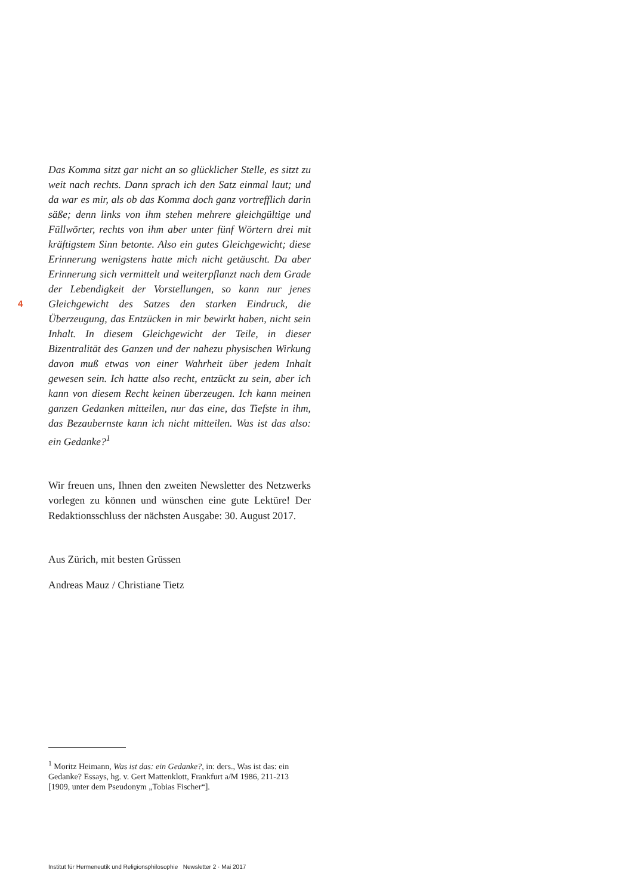4
Das Komma sitzt gar nicht an so glücklicher Stelle, es sitzt zu weit nach rechts. Dann sprach ich den Satz einmal laut; und da war es mir, als ob das Komma doch ganz vortrefflich darin säße; denn links von ihm stehen mehrere gleichgültige und Füllwörter, rechts von ihm aber unter fünf Wörtern drei mit kräftigstem Sinn betonte. Also ein gutes Gleichgewicht; diese Erinnerung wenigstens hatte mich nicht getäuscht. Da aber Erinnerung sich vermittelt und weiterpflanzt nach dem Grade der Lebendigkeit der Vorstellungen, so kann nur jenes Gleichgewicht des Satzes den starken Eindruck, die Überzeugung, das Entzücken in mir bewirkt haben, nicht sein Inhalt. In diesem Gleichgewicht der Teile, in dieser Bizentralität des Ganzen und der nahezu physischen Wirkung davon muß etwas von einer Wahrheit über jedem Inhalt gewesen sein. Ich hatte also recht, entzückt zu sein, aber ich kann von diesem Recht keinen überzeugen. Ich kann meinen ganzen Gedanken mitteilen, nur das eine, das Tiefste in ihm, das Bezaubernste kann ich nicht mitteilen. Was ist das also: ein Gedanke?<sup>1</sup>
Wir freuen uns, Ihnen den zweiten Newsletter des Netzwerks vorlegen zu können und wünschen eine gute Lektüre! Der Redaktionsschluss der nächsten Ausgabe: 30. August 2017.
Aus Zürich, mit besten Grüssen
Andreas Mauz / Christiane Tietz
<sup>1</sup> Moritz Heimann, Was ist das: ein Gedanke?, in: ders., Was ist das: ein Gedanke? Essays, hg. v. Gert Mattenklott, Frankfurt a/M 1986, 211-213 [1909, unter dem Pseudonym „Tobias Fischer“].
Institut für Hermeneutik und Religionsphilosophie Newsletter 2 · Mai 2017